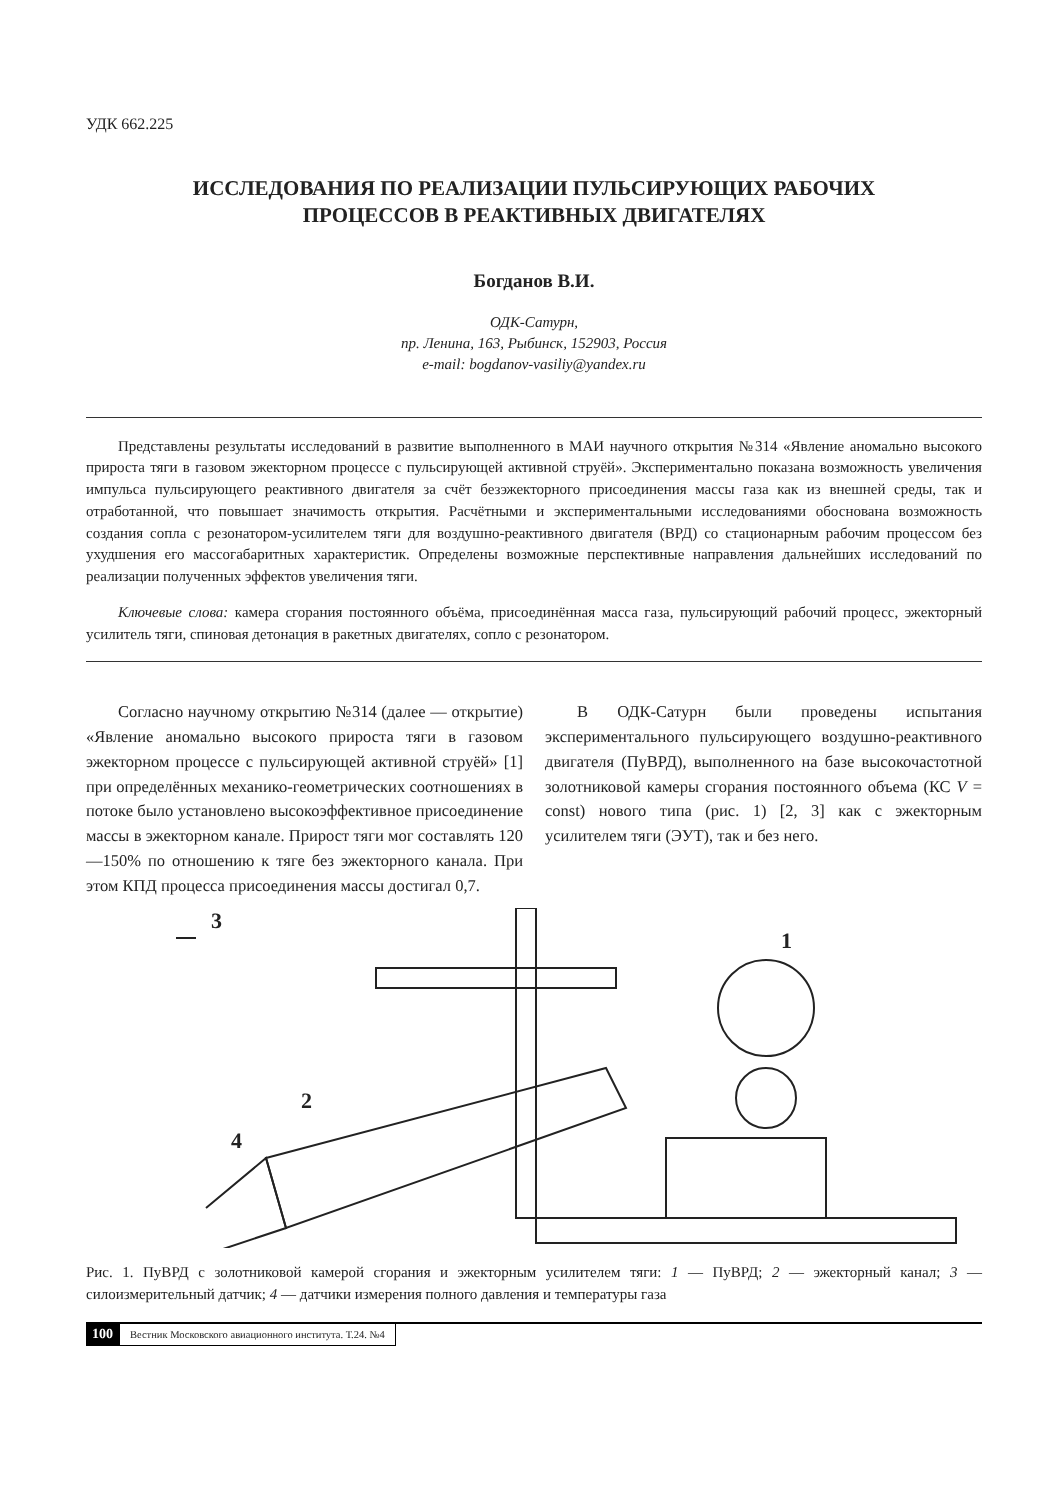УДК 662.225
ИССЛЕДОВАНИЯ ПО РЕАЛИЗАЦИИ ПУЛЬСИРУЮЩИХ РАБОЧИХ
ПРОЦЕССОВ В РЕАКТИВНЫХ ДВИГАТЕЛЯХ
Богданов В.И.
ОДК-Сатурн,
пр. Ленина, 163, Рыбинск, 152903, Россия
e-mail: bogdanov-vasiliy@yandex.ru
Представлены результаты исследований в развитие выполненного в МАИ научного открытия №314 «Явление аномально высокого прироста тяги в газовом эжекторном процессе с пульсирующей активной струёй». Экспериментально показана возможность увеличения импульса пульсирующего реактивного двигателя за счёт безэжекторного присоединения массы газа как из внешней среды, так и отработанной, что повышает значимость открытия. Расчётными и экспериментальными исследованиями обоснована возможность создания сопла с резонатором-усилителем тяги для воздушно-реактивного двигателя (ВРД) со стационарным рабочим процессом без ухудшения его массогабаритных характеристик. Определены возможные перспективные направления дальнейших исследований по реализации полученных эффектов увеличения тяги.
Ключевые слова: камера сгорания постоянного объёма, присоединённая масса газа, пульсирующий рабочий процесс, эжекторный усилитель тяги, спиновая детонация в ракетных двигателях, сопло с резонатором.
Согласно научному открытию №314 (далее — открытие) «Явление аномально высокого прироста тяги в газовом эжекторном процессе с пульсирующей активной струёй» [1] при определённых механико-геометрических соотношениях в потоке было установлено высокоэффективное присоединение массы в эжекторном канале. Прирост тяги мог составлять 120—150% по отношению к тяге без эжекторного канала. При этом КПД процесса присоединения массы достигал 0,7.
В ОДК-Сатурн были проведены испытания экспериментального пульсирующего воздушно-реактивного двигателя (ПуВРД), выполненного на базе высокочастотной золотниковой камеры сгорания постоянного объема (КС V = const) нового типа (рис. 1) [2, 3] как с эжекторным усилителем тяги (ЭУТ), так и без него.
3
1
2
4
Рис. 1. ПуВРД с золотниковой камерой сгорания и эжекторным усилителем тяги: 1 — ПуВРД; 2 — эжекторный канал; 3 — силоизмерительный датчик; 4 — датчики измерения полного давления и температуры газа
100 Вестник Московского авиационного института. Т.24. №4